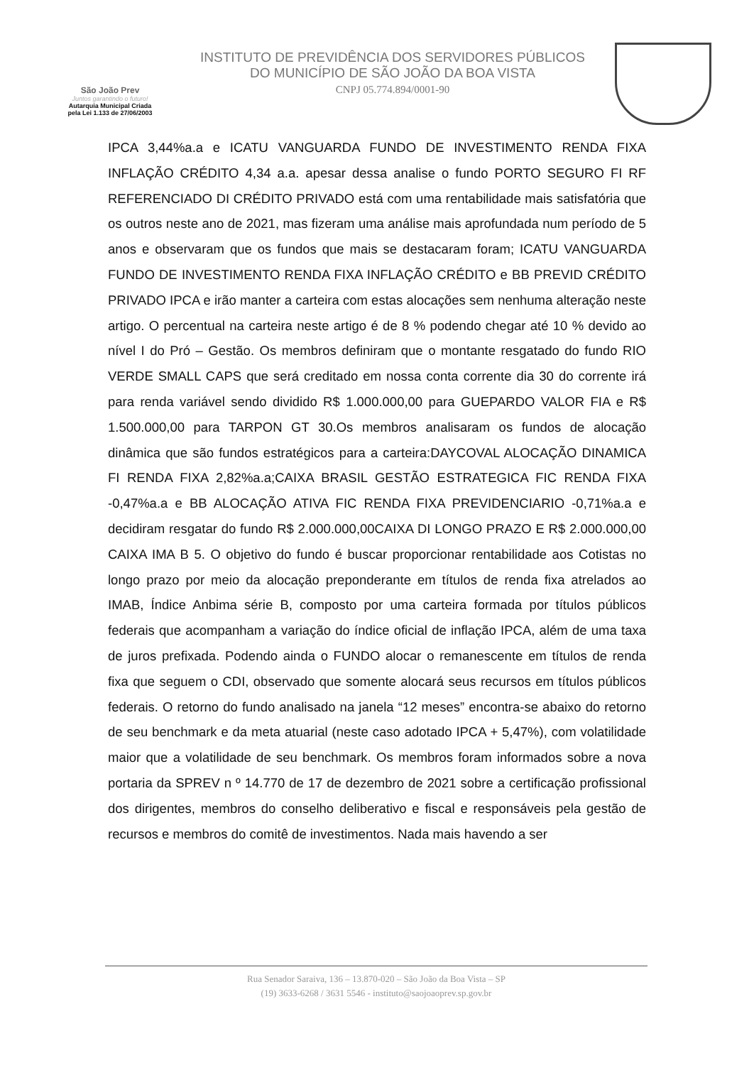São João Prev
Juntos garantindo o futuro!
Autarquia Municipal Criada
pela Lei 1.133 de 27/06/2003
INSTITUTO DE PREVIDÊNCIA DOS SERVIDORES PÚBLICOS
DO MUNICÍPIO DE SÃO JOÃO DA BOA VISTA
CNPJ 05.774.894/0001-90
IPCA 3,44%a.a e ICATU VANGUARDA FUNDO DE INVESTIMENTO RENDA FIXA INFLAÇÃO CRÉDITO 4,34 a.a. apesar dessa analise o fundo PORTO SEGURO FI RF REFERENCIADO DI CRÉDITO PRIVADO está com uma rentabilidade mais satisfatória que os outros neste ano de 2021, mas fizeram uma análise mais aprofundada num período de 5 anos e observaram que os fundos que mais se destacaram foram; ICATU VANGUARDA FUNDO DE INVESTIMENTO RENDA FIXA INFLAÇÃO CRÉDITO e BB PREVID CRÉDITO PRIVADO IPCA e irão manter a carteira com estas alocações sem nenhuma alteração neste artigo. O percentual na carteira neste artigo é de 8 % podendo chegar até 10 % devido ao nível I do Pró – Gestão. Os membros definiram que o montante resgatado do fundo RIO VERDE SMALL CAPS que será creditado em nossa conta corrente dia 30 do corrente irá para renda variável sendo dividido R$ 1.000.000,00 para GUEPARDO VALOR FIA e R$ 1.500.000,00 para TARPON GT 30.Os membros analisaram os fundos de alocação dinâmica que são fundos estratégicos para a carteira:DAYCOVAL ALOCAÇÃO DINAMICA FI RENDA FIXA 2,82%a.a;CAIXA BRASIL GESTÃO ESTRATEGICA FIC RENDA FIXA -0,47%a.a e BB ALOCAÇÃO ATIVA FIC RENDA FIXA PREVIDENCIARIO -0,71%a.a e decidiram resgatar do fundo R$ 2.000.000,00CAIXA DI LONGO PRAZO E R$ 2.000.000,00 CAIXA IMA B 5. O objetivo do fundo é buscar proporcionar rentabilidade aos Cotistas no longo prazo por meio da alocação preponderante em títulos de renda fixa atrelados ao IMAB, Índice Anbima série B, composto por uma carteira formada por títulos públicos federais que acompanham a variação do índice oficial de inflação IPCA, além de uma taxa de juros prefixada. Podendo ainda o FUNDO alocar o remanescente em títulos de renda fixa que seguem o CDI, observado que somente alocará seus recursos em títulos públicos federais. O retorno do fundo analisado na janela “12 meses” encontra-se abaixo do retorno de seu benchmark e da meta atuarial (neste caso adotado IPCA + 5,47%), com volatilidade maior que a volatilidade de seu benchmark. Os membros foram informados sobre a nova portaria da SPREV n º 14.770 de 17 de dezembro de 2021 sobre a certificação profissional dos dirigentes, membros do conselho deliberativo e fiscal e responsáveis pela gestão de recursos e membros do comitê de investimentos. Nada mais havendo a ser
Rua Senador Saraiva, 136 – 13.870-020 – São João da Boa Vista – SP
(19) 3633-6268 / 3631 5546 - instituto@saojoaoprev.sp.gov.br